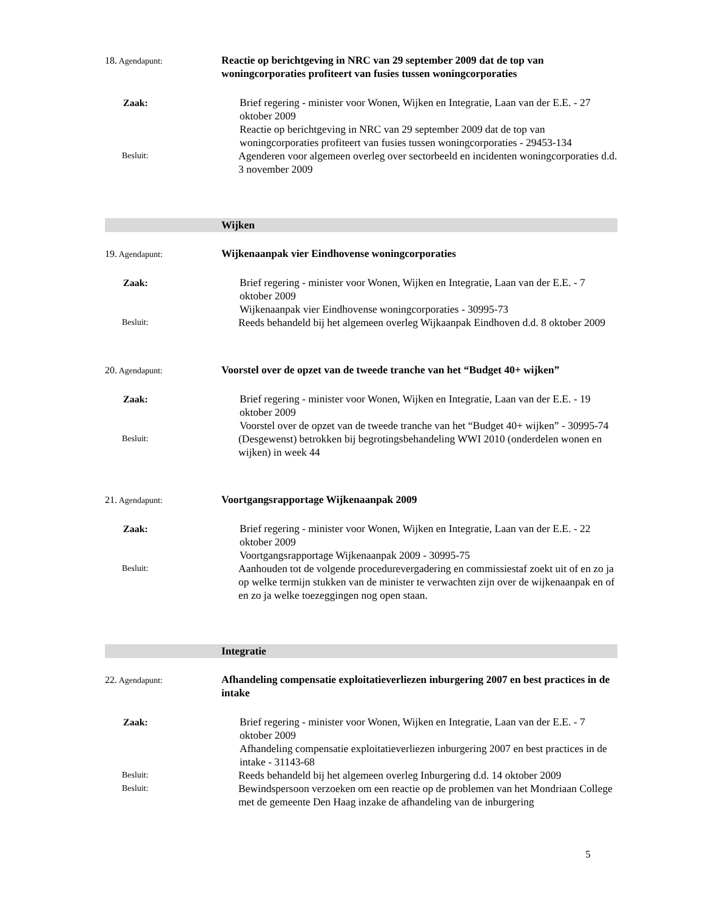18. Agendapunt:
Reactie op berichtgeving in NRC van 29 september 2009 dat de top van woningcorporaties profiteert van fusies tussen woningcorporaties
Zaak:
Brief regering - minister voor Wonen, Wijken en Integratie, Laan van der E.E. - 27 oktober 2009
Reactie op berichtgeving in NRC van 29 september 2009 dat de top van woningcorporaties profiteert van fusies tussen woningcorporaties - 29453-134
Besluit:
Agenderen voor algemeen overleg over sectorbeeld en incidenten woningcorporaties d.d. 3 november 2009
Wijken
19. Agendapunt:
Wijkenaanpak vier Eindhovense woningcorporaties
Zaak:
Brief regering - minister voor Wonen, Wijken en Integratie, Laan van der E.E. - 7 oktober 2009
Wijkenaanpak vier Eindhovense woningcorporaties - 30995-73
Besluit:
Reeds behandeld bij het algemeen overleg Wijkaanpak Eindhoven d.d. 8 oktober 2009
20. Agendapunt:
Voorstel over de opzet van de tweede tranche van het “Budget 40+ wijken”
Zaak:
Brief regering - minister voor Wonen, Wijken en Integratie, Laan van der E.E. - 19 oktober 2009
Voorstel over de opzet van de tweede tranche van het “Budget 40+ wijken” - 30995-74
Besluit:
(Desgewenst) betrokken bij begrotingsbehandeling WWI 2010 (onderdelen wonen en wijken) in week 44
21. Agendapunt:
Voortgangsrapportage Wijkenaanpak 2009
Zaak:
Brief regering - minister voor Wonen, Wijken en Integratie, Laan van der E.E. - 22 oktober 2009
Voortgangsrapportage Wijkenaanpak 2009 - 30995-75
Besluit:
Aanhouden tot de volgende procedurevergadering en commissiestaf zoekt uit of en zo ja op welke termijn stukken van de minister te verwachten zijn over de wijkenaanpak en of en zo ja welke toezeggingen nog open staan.
Integratie
22. Agendapunt:
Afhandeling compensatie exploitatieverliezen inburgering 2007 en best practices in de intake
Zaak:
Brief regering - minister voor Wonen, Wijken en Integratie, Laan van der E.E. - 7 oktober 2009
Afhandeling compensatie exploitatieverliezen inburgering 2007 en best practices in de intake - 31143-68
Besluit:
Reeds behandeld bij het algemeen overleg Inburgering d.d. 14 oktober 2009
Besluit:
Bewindspersoon verzoeken om een reactie op de problemen van het Mondriaan College met de gemeente Den Haag inzake de afhandeling van de inburgering
5